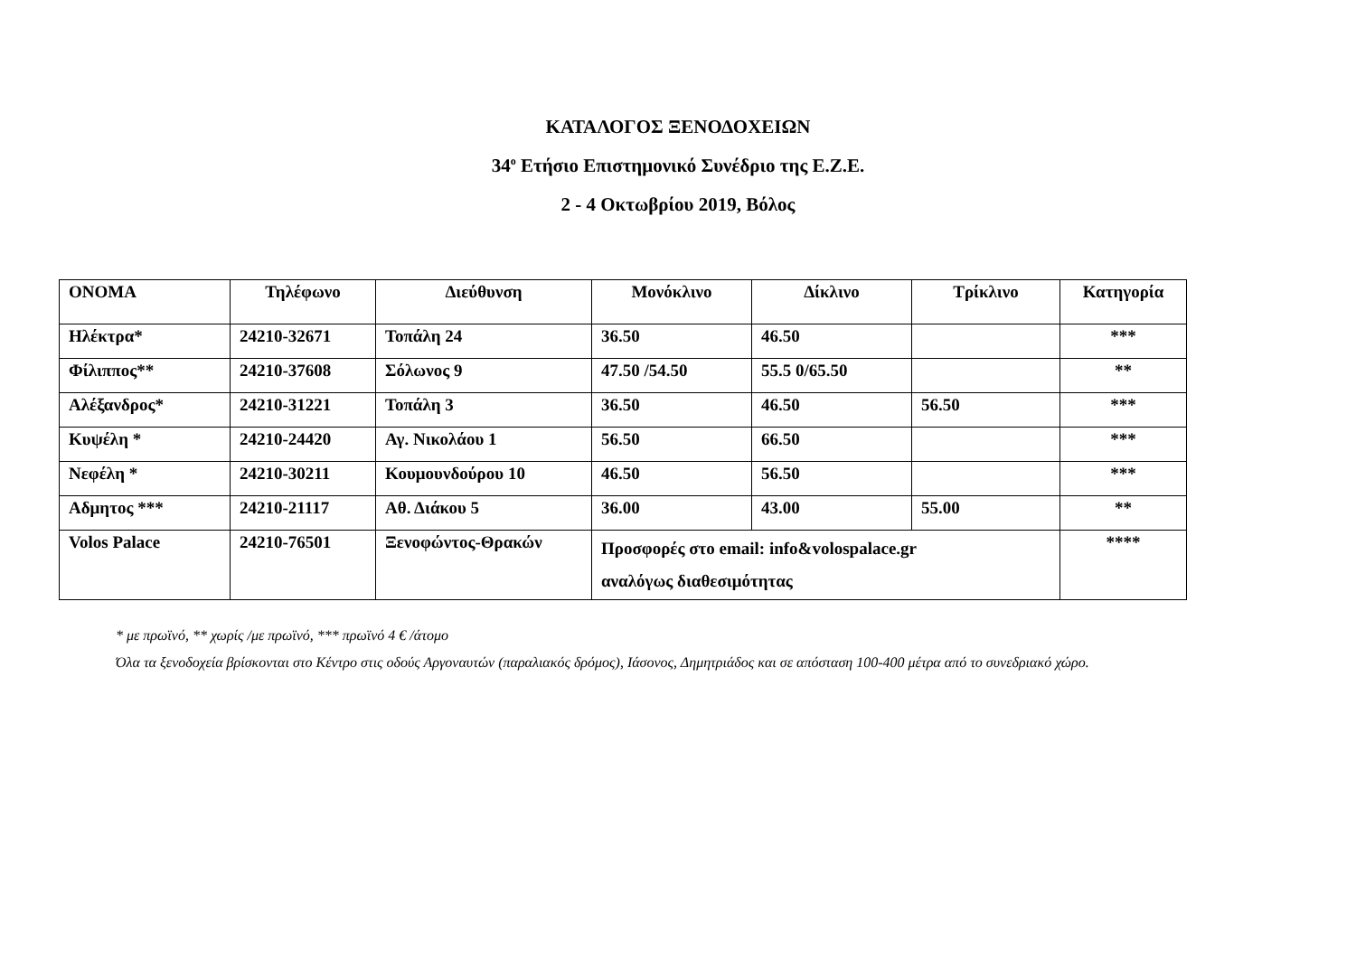ΚΑΤΑΛΟΓΟΣ ΞΕΝΟΔΟΧΕΙΩΝ
34<sup>ο</sup> Ετήσιο Επιστημονικό Συνέδριο της Ε.Ζ.Ε.
2 - 4 Οκτωβρίου 2019, Βόλος
| ΟΝΟΜΑ | Τηλέφωνο | Διεύθυνση | Μονόκλινο | Δίκλινο | Τρίκλινο | Κατηγορία |
| --- | --- | --- | --- | --- | --- | --- |
| Ηλέκτρα* | 24210-32671 | Τοπάλη 24 | 36.50 | 46.50 | | *** |
| Φίλιππος** | 24210-37608 | Σόλωνος 9 | 47.50 /54.50 | 55.5 0/65.50 | | ** |
| Αλέξανδρος* | 24210-31221 | Τοπάλη 3 | 36.50 | 46.50 | 56.50 | *** |
| Κυψέλη * | 24210-24420 | Αγ. Νικολάου 1 | 56.50 | 66.50 | | *** |
| Νεφέλη * | 24210-30211 | Κουμουνδούρου 10 | 46.50 | 56.50 | | *** |
| Αδμητος *** | 24210-21117 | Αθ. Διάκου 5 | 36.00 | 43.00 | 55.00 | ** |
| Volos Palace | 24210-76501 | Ξενοφώντος-Θρακών | Προσφορές στο email: info&volospalace.gr αναλόγως διαθεσιμότητας | | | **** |
* με πρωϊνό, ** χωρίς /με πρωϊνό, *** πρωϊνό 4 € /άτομο
Όλα τα ξενοδοχεία βρίσκονται στο Κέντρο στις οδούς Αργοναυτών (παραλιακός δρόμος), Ιάσονος, Δημητριάδος και σε απόσταση 100-400 μέτρα από το συνεδριακό χώρο.